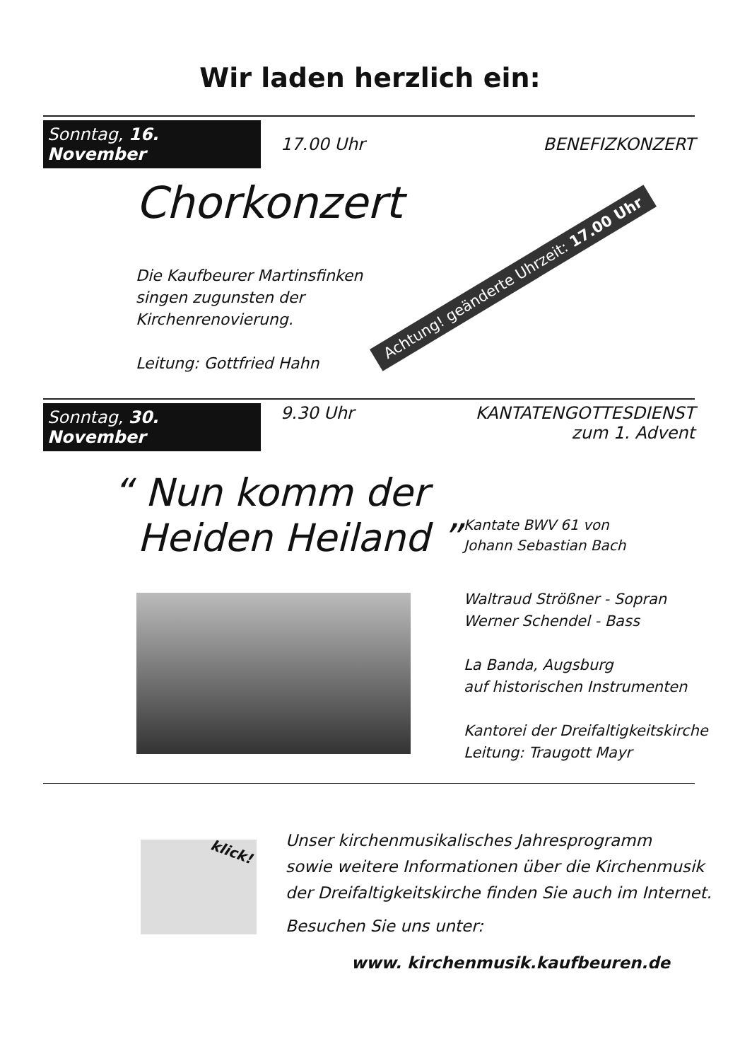Wir laden herzlich ein:
Sonntag, 16. November 17.00 Uhr BENEFIZKONZERT
Chorkonzert
Die Kaufbeurer Martinsfinken
singen zugunsten der
Kirchenrenovierung.
Leitung: Gottfried Hahn
Achtung! geänderte Uhrzeit: 17.00 Uhr
Sonntag, 30. November 9.30 Uhr KANTATENGOTTESDIENST
zum 1. Advent
“ Nun komm der
Heiden Heiland ”
Kantate BWV 61 von
Johann Sebastian Bach
Waltraud Strößner - Sopran
Werner Schendel - Bass
La Banda, Augsburg
auf historischen Instrumenten
Kantorei der Dreifaltigkeitskirche
Leitung: Traugott Mayr
klick!
Unser kirchenmusikalisches Jahresprogramm
sowie weitere Informationen über die Kirchenmusik
der Dreifaltigkeitskirche finden Sie auch im Internet.
Besuchen Sie uns unter:
www. kirchenmusik.kaufbeuren.de